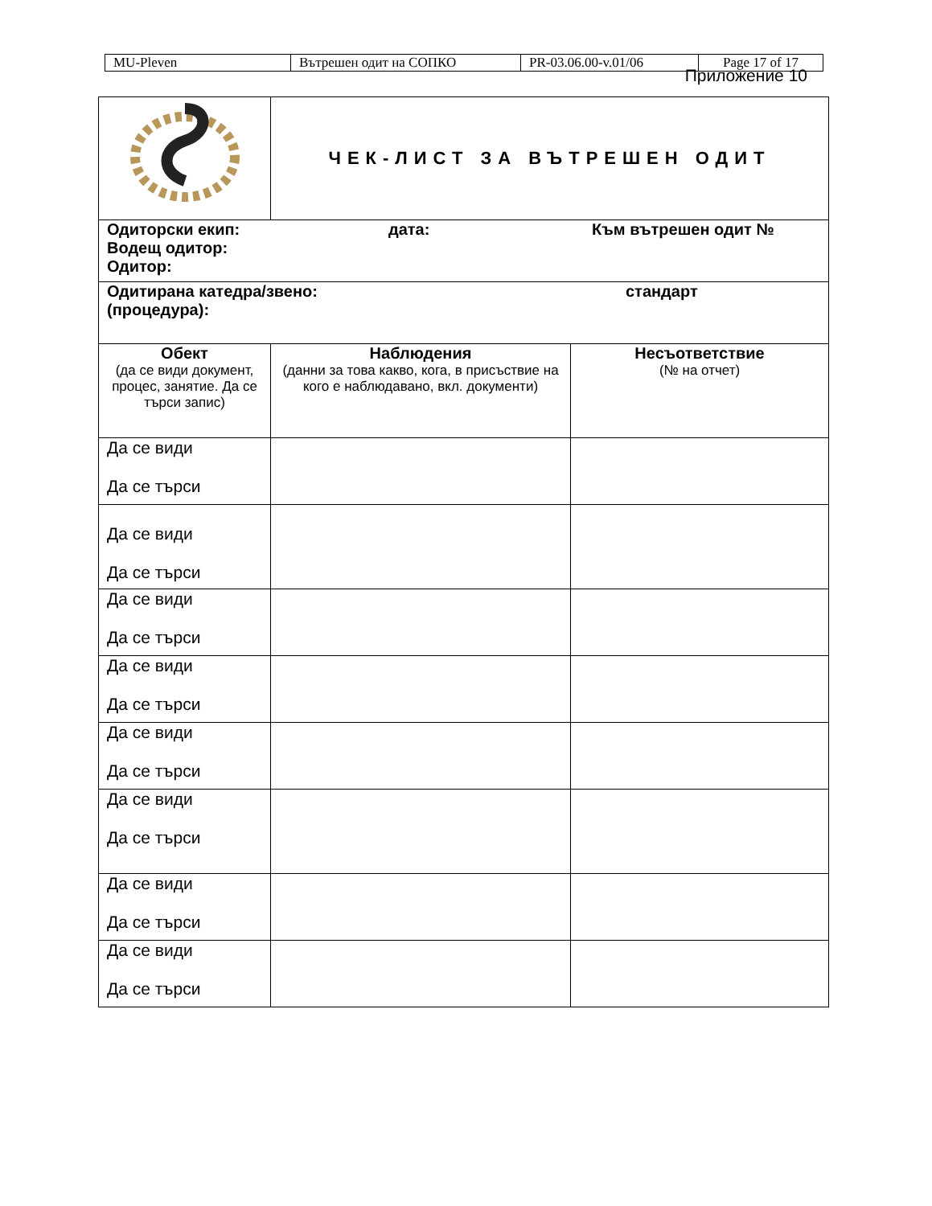| MU-Pleven | Вътрешен одит на СОПКО | PR-03.06.00-v.01/06 | Page 17 of 17 |
Приложение 10
| | ЧЕК-ЛИСТ ЗА ВЪТРЕШЕН ОДИТ | |
| Одиторски екип: Водещ одитор: Одитор: дата: Към вътрешен одит № | | |
| Одитирана катедра/звено: (процедура): стандарт | | |
| Обект (да се види документ, процес, занятие. Да се търси запис) | Наблюдения (данни за това какво, кога, в присъствие на кого е наблюдавано, вкл. документи) | Несъответствие (№ на отчет) |
| Да се види Да се търси | | |
| Да се види Да се търси | | |
| Да се види Да се търси | | |
| Да се види Да се търси | | |
| Да се види Да се търси | | |
| Да се види Да се търси | | |
| Да се види Да се търси | | |
| Да се види Да се търси | | |